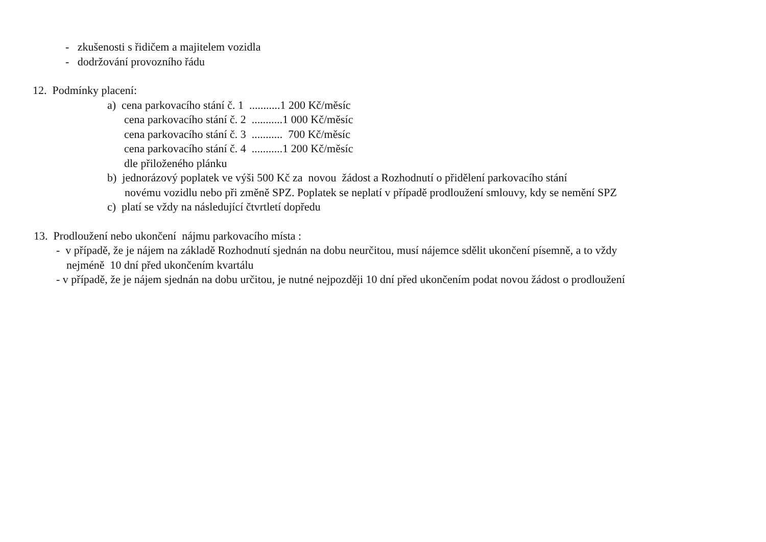- zkušenosti s řidičem a majitelem vozidla
- dodržování provozního řádu
12. Podmínky placení:
a) cena parkovacího stání č. 1 ...........1 200 Kč/měsíc
cena parkovacího stání č. 2 ...........1 000 Kč/měsíc
cena parkovacího stání č. 3 ........... 700 Kč/měsíc
cena parkovacího stání č. 4 ...........1 200 Kč/měsíc
dle přiloženého plánku
b) jednorázový poplatek ve výši 500 Kč za novou žádost a Rozhodnutí o přidělení parkovacího stání
novému vozidlu nebo při změně SPZ. Poplatek se neplatí v případě prodloužení smlouvy, kdy se nemění SPZ
c) platí se vždy na následující čtvrtletí dopředu
13. Prodloužení nebo ukončení nájmu parkovacího místa :
- v případě, že je nájem na základě Rozhodnutí sjednán na dobu neurčitou, musí nájemce sdělit ukončení písemně, a to vždy
nejméně 10 dní před ukončením kvartálu
- v případě, že je nájem sjednán na dobu určitou, je nutné nejpozději 10 dní před ukončením podat novou žádost o prodloužení